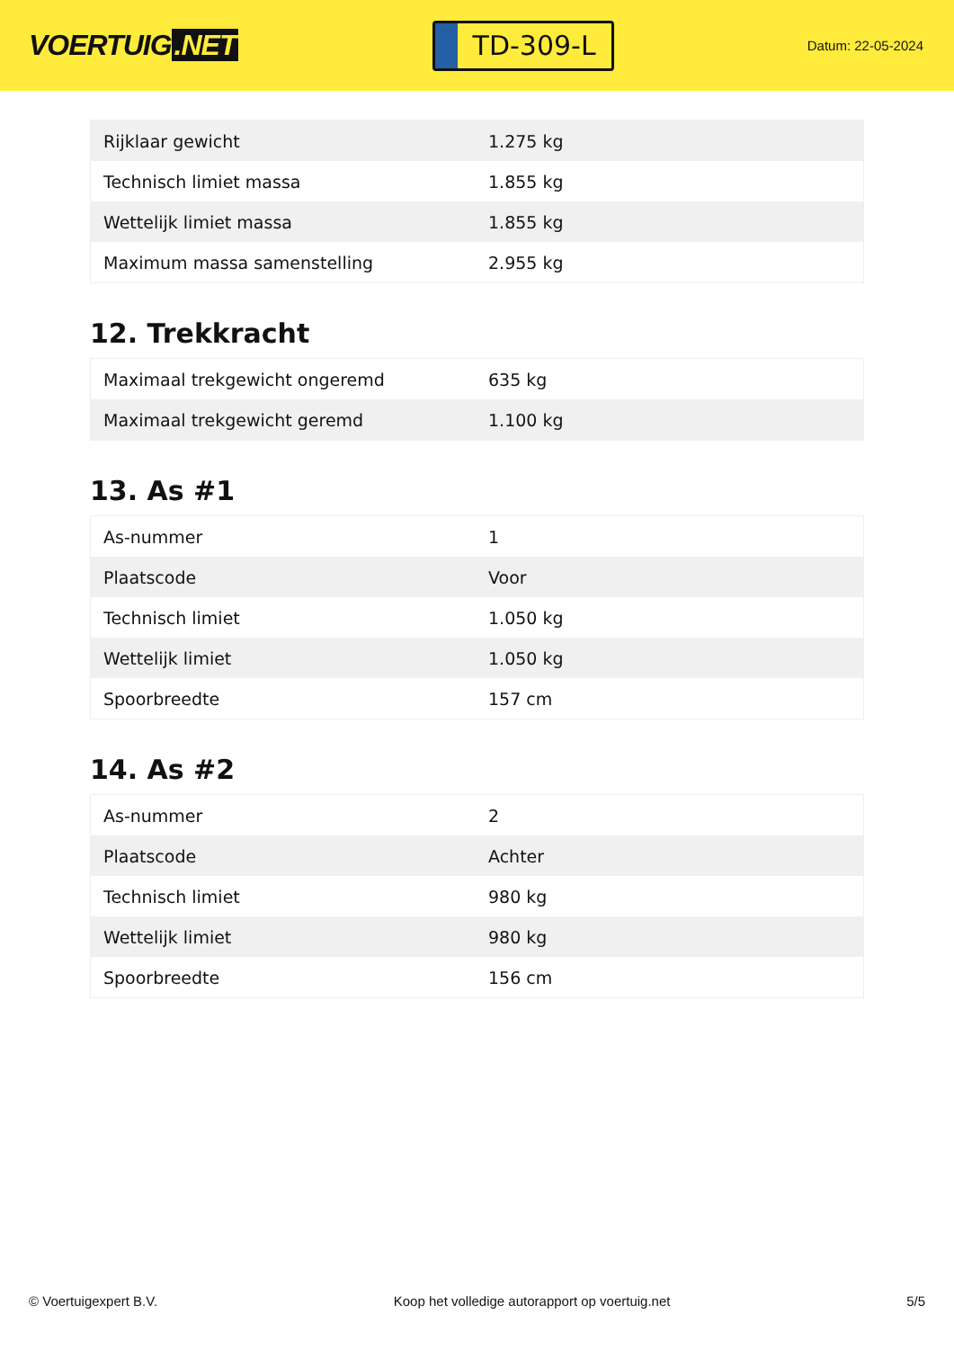VOERTUIG.NET
TD-309-L
Datum: 22-05-2024
| Rijklaar gewicht | 1.275 kg |
| Technisch limiet massa | 1.855 kg |
| Wettelijk limiet massa | 1.855 kg |
| Maximum massa samenstelling | 2.955 kg |
12. Trekkracht
| Maximaal trekgewicht ongeremd | 635 kg |
| Maximaal trekgewicht geremd | 1.100 kg |
13. As #1
| As-nummer | 1 |
| Plaatscode | Voor |
| Technisch limiet | 1.050 kg |
| Wettelijk limiet | 1.050 kg |
| Spoorbreedte | 157 cm |
14. As #2
| As-nummer | 2 |
| Plaatscode | Achter |
| Technisch limiet | 980 kg |
| Wettelijk limiet | 980 kg |
| Spoorbreedte | 156 cm |
© Voertuigexpert B.V. Koop het volledige autorapport op voertuig.net 5/5